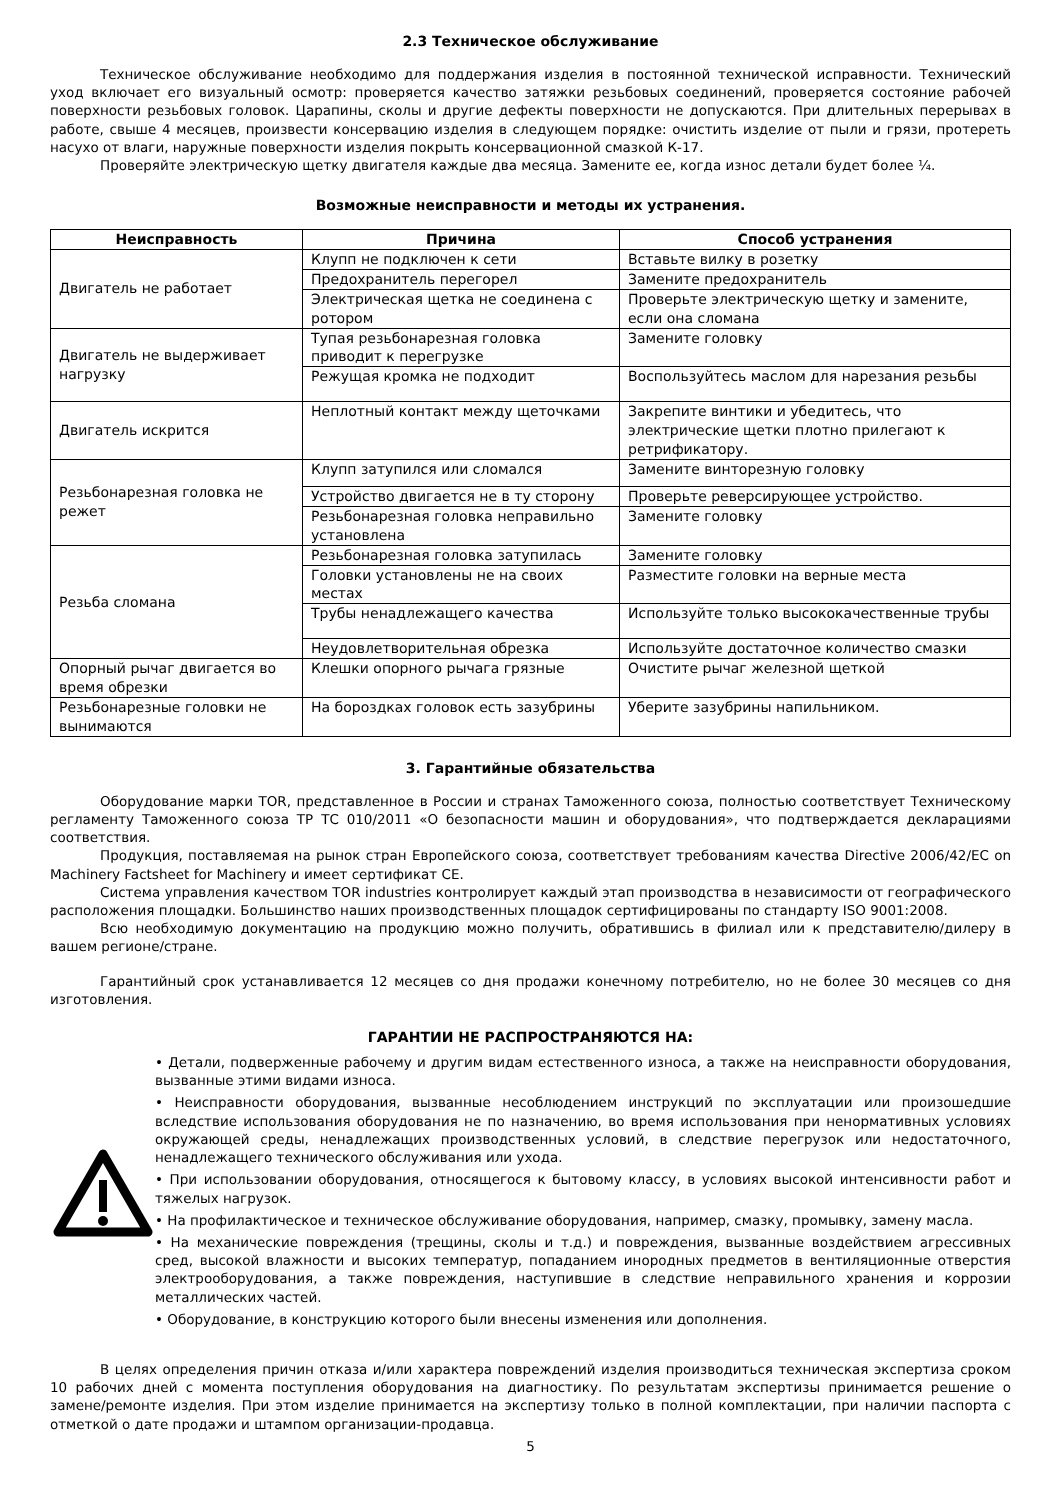2.3 Техническое обслуживание
Техническое обслуживание необходимо для поддержания изделия в постоянной технической исправности. Технический уход включает его визуальный осмотр: проверяется качество затяжки резьбовых соединений, проверяется состояние рабочей поверхности резьбовых головок. Царапины, сколы и другие дефекты поверхности не допускаются. При длительных перерывах в работе, свыше 4 месяцев, произвести консервацию изделия в следующем порядке: очистить изделие от пыли и грязи, протереть насухо от влаги, наружные поверхности изделия покрыть консервационной смазкой К-17.
Проверяйте электрическую щетку двигателя каждые два месяца. Замените ее, когда износ детали будет более ¼.
Возможные неисправности и методы их устранения.
| Неисправность | Причина | Способ устранения |
| --- | --- | --- |
| Двигатель не работает | Клупп не подключен к сети | Вставьте вилку в розетку |
| | Предохранитель перегорел | Замените предохранитель |
| | Электрическая щетка не соединена с ротором | Проверьте электрическую щетку и замените, если она сломана |
| Двигатель не выдерживает нагрузку | Тупая резьбонарезная головка приводит к перегрузке | Замените головку |
| | Режущая кромка не подходит | Воспользуйтесь маслом для нарезания резьбы |
| Двигатель искрится | Неплотный контакт между щеточками | Закрепите винтики и убедитесь, что электрические щетки плотно прилегают к ретрификатору. |
| Резьбонарезная головка не режет | Клупп затупился или сломался | Замените винторезную головку |
| | Устройство двигается не в ту сторону | Проверьте реверсирующее устройство. |
| | Резьбонарезная головка неправильно установлена | Замените головку |
| Резьба сломана | Резьбонарезная головка затупилась | Замените головку |
| | Головки установлены не на своих местах | Разместите головки на верные места |
| | Трубы ненадлежащего качества | Используйте только высококачественные трубы |
| | Неудовлетворительная обрезка | Используйте достаточное количество смазки |
| Опорный рычаг двигается во время обрезки | Клешки опорного рычага грязные | Очистите рычаг железной щеткой |
| Резьбонарезные головки не вынимаются | На бороздках головок есть зазубрины | Уберите зазубрины напильником. |
3. Гарантийные обязательства
Оборудование марки TOR, представленное в России и странах Таможенного союза, полностью соответствует Техническому регламенту Таможенного союза ТР ТС 010/2011 «О безопасности машин и оборудования», что подтверждается декларациями соответствия.
Продукция, поставляемая на рынок стран Европейского союза, соответствует требованиям качества Directive 2006/42/EC on Machinery Factsheet for Machinery и имеет сертификат CE.
Система управления качеством TOR industries контролирует каждый этап производства в независимости от географического расположения площадки. Большинство наших производственных площадок сертифицированы по стандарту ISO 9001:2008.
Всю необходимую документацию на продукцию можно получить, обратившись в филиал или к представителю/дилеру в вашем регионе/стране.
Гарантийный срок устанавливается 12 месяцев со дня продажи конечному потребителю, но не более 30 месяцев со дня изготовления.
ГАРАНТИИ НЕ РАСПРОСТРАНЯЮТСЯ НА:
• Детали, подверженные рабочему и другим видам естественного износа, а также на неисправности оборудования, вызванные этими видами износа.
• Неисправности оборудования, вызванные несоблюдением инструкций по эксплуатации или произошедшие вследствие использования оборудования не по назначению, во время использования при ненормативных условиях окружающей среды, ненадлежащих производственных условий, в следствие перегрузок или недостаточного, ненадлежащего технического обслуживания или ухода.
• При использовании оборудования, относящегося к бытовому классу, в условиях высокой интенсивности работ и тяжелых нагрузок.
• На профилактическое и техническое обслуживание оборудования, например, смазку, промывку, замену масла.
• На механические повреждения (трещины, сколы и т.д.) и повреждения, вызванные воздействием агрессивных сред, высокой влажности и высоких температур, попаданием инородных предметов в вентиляционные отверстия электрооборудования, а также повреждения, наступившие в следствие неправильного хранения и коррозии металлических частей.
• Оборудование, в конструкцию которого были внесены изменения или дополнения.
В целях определения причин отказа и/или характера повреждений изделия производиться техническая экспертиза сроком 10 рабочих дней с момента поступления оборудования на диагностику. По результатам экспертизы принимается решение о замене/ремонте изделия. При этом изделие принимается на экспертизу только в полной комплектации, при наличии паспорта с отметкой о дате продажи и штампом организации-продавца.
5